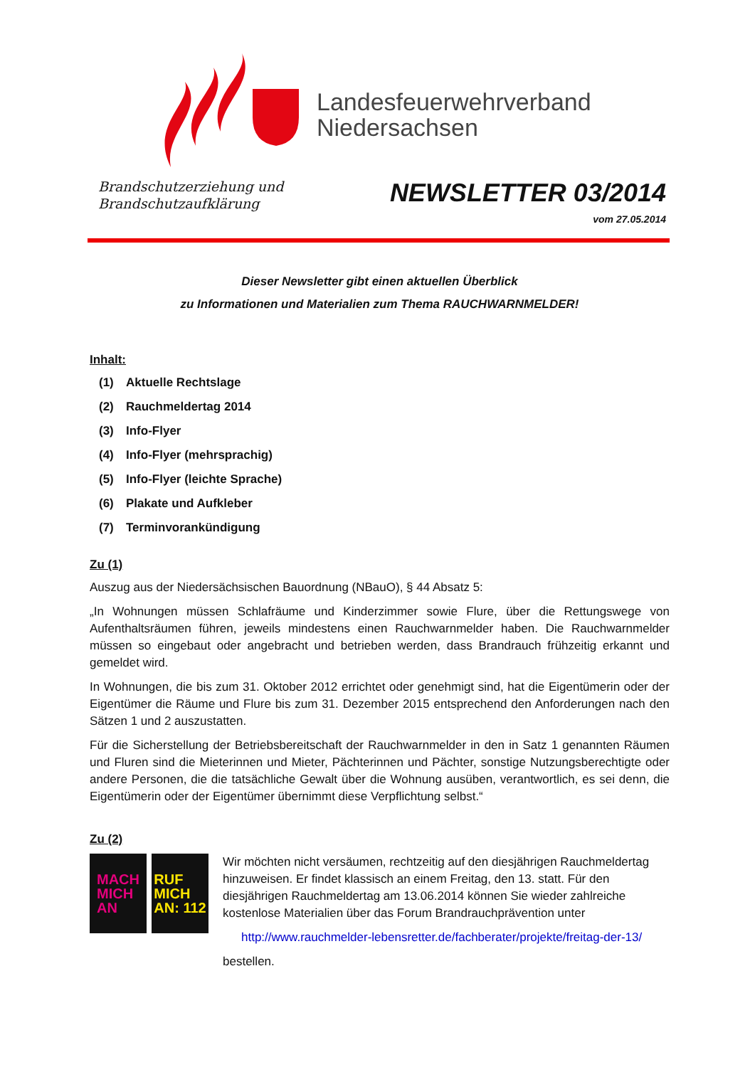Landesfeuerwehrverband
Niedersachsen
Brandschutzerziehung und
Brandschutzaufklärung
NEWSLETTER 03/2014
vom 27.05.2014
Dieser Newsletter gibt einen aktuellen Überblick
zu Informationen und Materialien zum Thema RAUCHWARNMELDER!
Inhalt:
(1) Aktuelle Rechtslage
(2) Rauchmeldertag 2014
(3) Info-Flyer
(4) Info-Flyer (mehrsprachig)
(5) Info-Flyer (leichte Sprache)
(6) Plakate und Aufkleber
(7) Terminvorankündigung
Zu (1)
Auszug aus der Niedersächsischen Bauordnung (NBauO), § 44 Absatz 5:
„In Wohnungen müssen Schlafräume und Kinderzimmer sowie Flure, über die Rettungswege von Aufenthaltsräumen führen, jeweils mindestens einen Rauchwarnmelder haben. Die Rauchwarnmelder müssen so eingebaut oder angebracht und betrieben werden, dass Brandrauch frühzeitig erkannt und gemeldet wird.
In Wohnungen, die bis zum 31. Oktober 2012 errichtet oder genehmigt sind, hat die Eigentümerin oder der Eigentümer die Räume und Flure bis zum 31. Dezember 2015 entsprechend den Anforderungen nach den Sätzen 1 und 2 auszustatten.
Für die Sicherstellung der Betriebsbereitschaft der Rauchwarnmelder in den in Satz 1 genannten Räumen und Fluren sind die Mieterinnen und Mieter, Pächterinnen und Pächter, sonstige Nutzungsberechtigte oder andere Personen, die die tatsächliche Gewalt über die Wohnung ausüben, verantwortlich, es sei denn, die Eigentümerin oder der Eigentümer übernimmt diese Verpflichtung selbst.“
Zu (2)
MACH
MICH
AN
RUF
MICH
AN: 112
Wir möchten nicht versäumen, rechtzeitig auf den diesjährigen Rauchmeldertag hinzuweisen. Er findet klassisch an einem Freitag, den 13. statt. Für den diesjährigen Rauchmeldertag am 13.06.2014 können Sie wieder zahlreiche kostenlose Materialien über das Forum Brandrauchprävention unter
http://www.rauchmelder-lebensretter.de/fachberater/projekte/freitag-der-13/
bestellen.